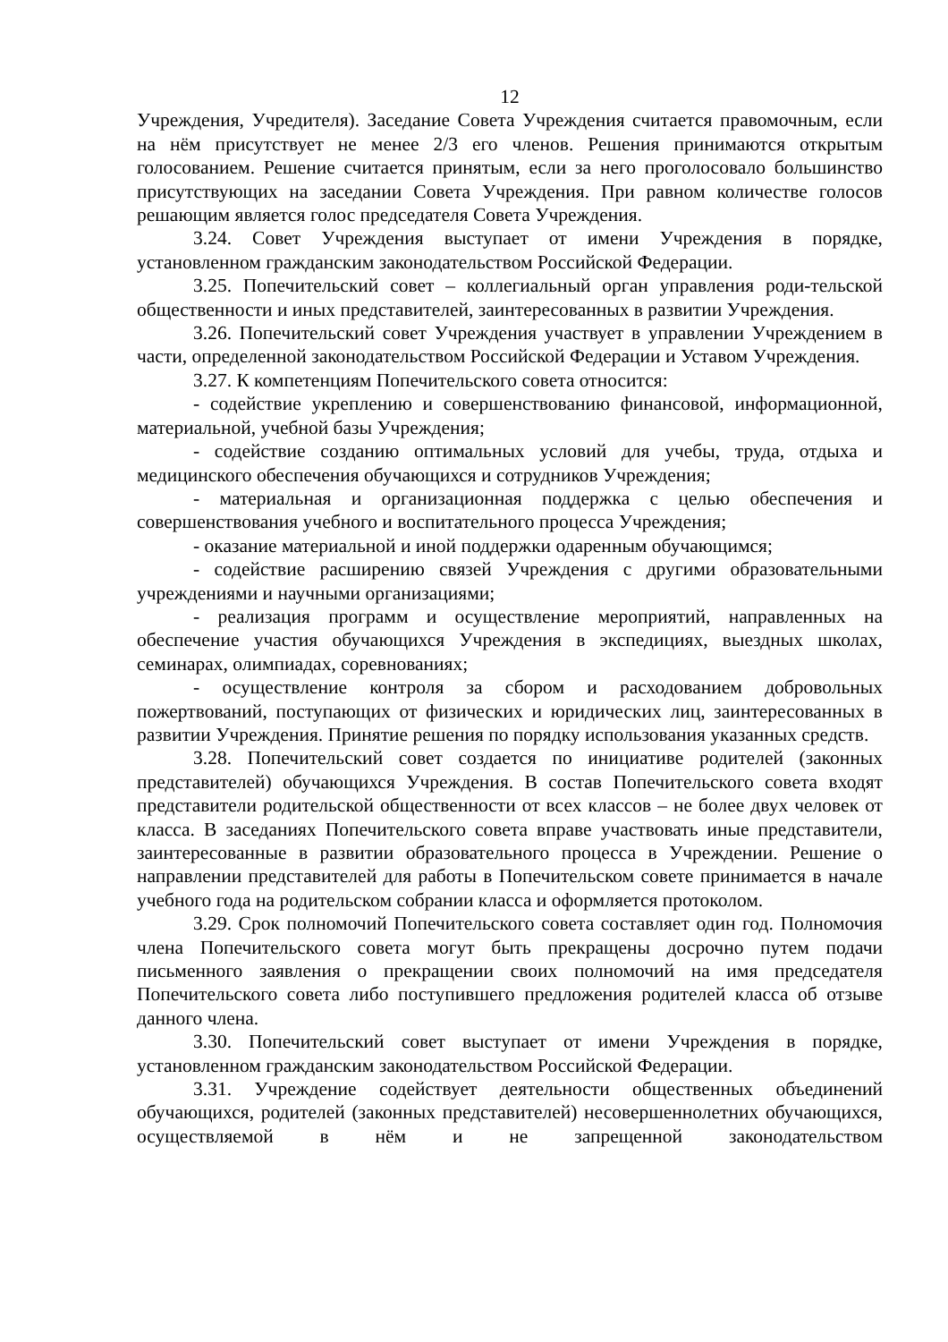12
Учреждения, Учредителя). Заседание Совета Учреждения считается правомочным, если на нём присутствует не менее 2/3 его членов. Решения принимаются открытым голосованием. Решение считается принятым, если за него проголосовало большинство присутствующих на заседании Совета Учреждения. При равном количестве голосов решающим является голос председателя Совета Учреждения.
3.24. Совет Учреждения выступает от имени Учреждения в порядке, установленном гражданским законодательством Российской Федерации.
3.25. Попечительский совет – коллегиальный орган управления роди-тельской общественности и иных представителей, заинтересованных в развитии Учреждения.
3.26. Попечительский совет Учреждения участвует в управлении Учреждением в части, определенной законодательством Российской Федерации и Уставом Учреждения.
3.27. К компетенциям Попечительского совета относится:
- содействие укреплению и совершенствованию финансовой, информационной, материальной, учебной базы Учреждения;
- содействие созданию оптимальных условий для учебы, труда, отдыха и медицинского обеспечения обучающихся и сотрудников Учреждения;
- материальная и организационная поддержка с целью обеспечения и совершенствования учебного и воспитательного процесса Учреждения;
- оказание материальной и иной поддержки одаренным обучающимся;
- содействие расширению связей Учреждения с другими образовательными учреждениями и научными организациями;
- реализация программ и осуществление мероприятий, направленных на обеспечение участия обучающихся Учреждения в экспедициях, выездных школах, семинарах, олимпиадах, соревнованиях;
- осуществление контроля за сбором и расходованием добровольных пожертвований, поступающих от физических и юридических лиц, заинтересованных в развитии Учреждения. Принятие решения по порядку использования указанных средств.
3.28. Попечительский совет создается по инициативе родителей (законных представителей) обучающихся Учреждения. В состав Попечительского совета входят представители родительской общественности от всех классов – не более двух человек от класса. В заседаниях Попечительского совета вправе участвовать иные представители, заинтересованные в развитии образовательного процесса в Учреждении. Решение о направлении представителей для работы в Попечительском совете принимается в начале учебного года на родительском собрании класса и оформляется протоколом.
3.29. Срок полномочий Попечительского совета составляет один год. Полномочия члена Попечительского совета могут быть прекращены досрочно путем подачи письменного заявления о прекращении своих полномочий на имя председателя Попечительского совета либо поступившего предложения родителей класса об отзыве данного члена.
3.30. Попечительский совет выступает от имени Учреждения в порядке, установленном гражданским законодательством Российской Федерации.
3.31. Учреждение содействует деятельности общественных объединений обучающихся, родителей (законных представителей) несовершеннолетних обучающихся, осуществляемой в нём и не запрещенной законодательством